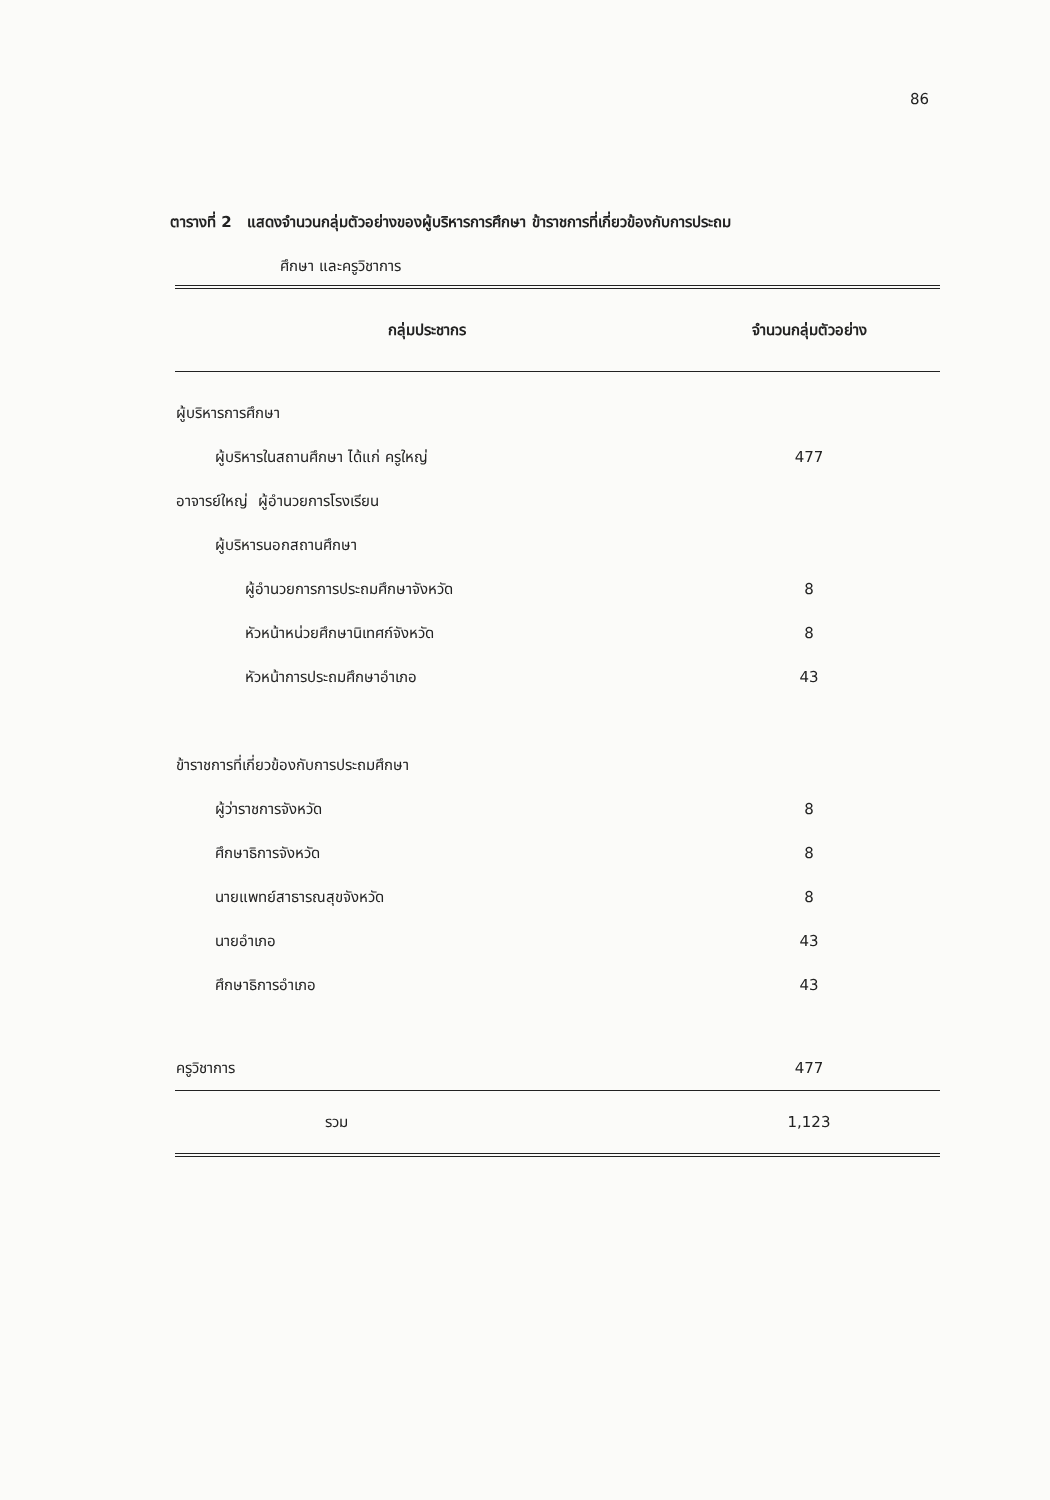86
ตารางที่ 2 แสดงจำนวนกลุ่มตัวอย่างของผู้บริหารการศึกษา ข้าราชการที่เกี่ยวข้องกับการประถม
ศึกษา และครูวิชาการ
| กลุ่มประชากร | จำนวนกลุ่มตัวอย่าง |
| --- | --- |
| ผู้บริหารการศึกษา | |
| ผู้บริหารในสถานศึกษา ได้แก่ ครูใหญ่ | 477 |
| อาจารย์ใหญ่ ผู้อำนวยการโรงเรียน | |
| ผู้บริหารนอกสถานศึกษา | |
| ผู้อำนวยการการประถมศึกษาจังหวัด | 8 |
| หัวหน้าหน่วยศึกษานิเทศก์จังหวัด | 8 |
| หัวหน้าการประถมศึกษาอำเภอ | 43 |
| ข้าราชการที่เกี่ยวข้องกับการประถมศึกษา | |
| ผู้ว่าราชการจังหวัด | 8 |
| ศึกษาธิการจังหวัด | 8 |
| นายแพทย์สาธารณสุขจังหวัด | 8 |
| นายอำเภอ | 43 |
| ศึกษาธิการอำเภอ | 43 |
| ครูวิชาการ | 477 |
| รวม | 1,123 |